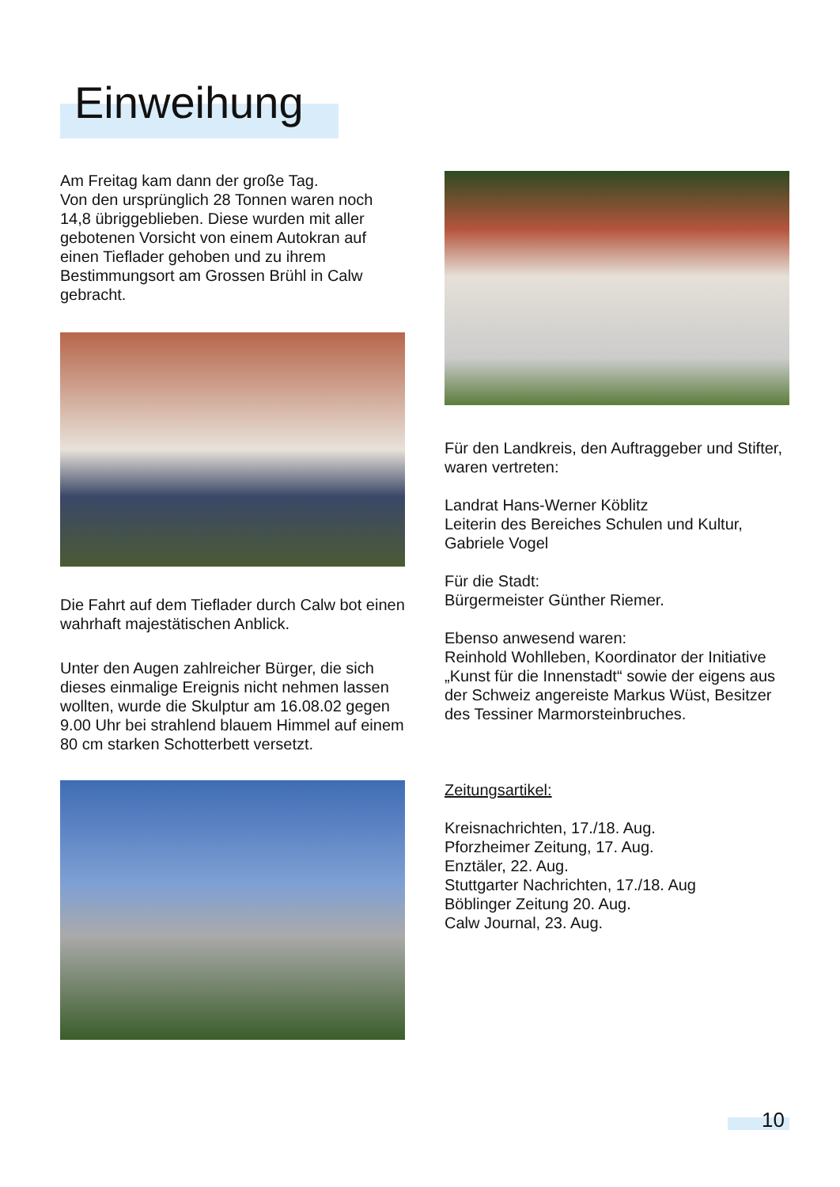Einweihung
Am Freitag kam dann der große Tag.
Von den ursprünglich 28 Tonnen waren noch 14,8 übriggeblieben. Diese wurden mit aller gebotenen Vorsicht von einem Autokran auf einen Tieflader gehoben und zu ihrem Bestimmungsort am Grossen Brühl in Calw gebracht.
Die Fahrt auf dem Tieflader durch Calw bot einen wahrhaft majestätischen Anblick.
Unter den Augen zahlreicher Bürger, die sich dieses einmalige Ereignis nicht nehmen lassen wollten, wurde die Skulptur am 16.08.02 gegen 9.00 Uhr bei strahlend blauem Himmel auf einem 80 cm starken Schotterbett versetzt.
Für den Landkreis, den Auftraggeber und Stifter, waren vertreten:
Landrat Hans-Werner Köblitz
Leiterin des Bereiches Schulen und Kultur, Gabriele Vogel
Für die Stadt:
Bürgermeister Günther Riemer.
Ebenso anwesend waren:
Reinhold Wohlleben, Koordinator der Initiative „Kunst für die Innenstadt“ sowie der eigens aus der Schweiz angereiste Markus Wüst, Besitzer des Tessiner Marmorsteinbruches.
Zeitungsartikel:
Kreisnachrichten, 17./18. Aug.
Pforzheimer Zeitung, 17. Aug.
Enztäler, 22. Aug.
Stuttgarter Nachrichten, 17./18. Aug
Böblinger Zeitung 20. Aug.
Calw Journal, 23. Aug.
10